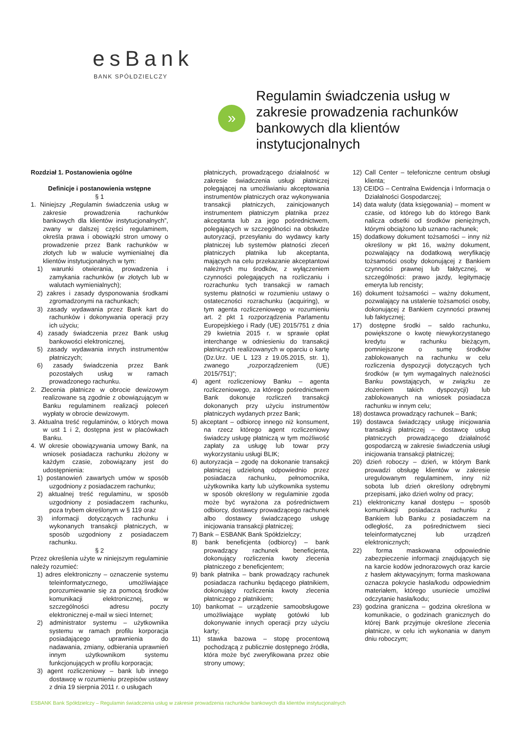esBank
BANK SPÓŁDZIELCZY
»
Regulamin świadczenia usług w zakresie prowadzenia rachunków bankowych dla klientów instytucjonalnych
Rozdział 1. Postanowienia ogólne
Definicje i postanowienia wstępne
§ 1
1. Niniejszy „Regulamin świadczenia usług w zakresie prowadzenia rachunków bankowych dla klientów instytucjonalnych”, zwany w dalszej części regulaminem, określa prawa i obowiązki stron umowy o prowadzenie przez Bank rachunków w złotych lub w walucie wymienialnej dla klientów instytucjonalnych w tym:
1) warunki otwierania, prowadzenia i zamykania rachunków (w złotych lub w walutach wymienialnych);
2) zakres i zasady dysponowania środkami zgromadzonymi na rachunkach;
3) zasady wydawania przez Bank kart do rachunków i dokonywania operacji przy ich użyciu;
4) zasady świadczenia przez Bank usług bankowości elektronicznej,
5) zasady wydawania innych instrumentów płatniczych;
6) zasady świadczenia przez Bank pozostałych usług w ramach prowadzonego rachunku.
2. Zlecenia płatnicze w obrocie dewizowym realizowane są zgodnie z obowiązującym w Banku regulaminem realizacji poleceń wypłaty w obrocie dewizowym.
3. Aktualna treść regulaminów, o których mowa w ust 1 i 2, dostępna jest w placówkach Banku.
4. W okresie obowiązywania umowy Bank, na wniosek posiadacza rachunku złożony w każdym czasie, zobowiązany jest do udostępnienia:
1) postanowień zawartych umów w sposób uzgodniony z posiadaczem rachunku;
2) aktualnej treść regulaminu, w sposób uzgodniony z posiadaczem rachunku, poza trybem określonym w § 119 oraz
3) informacji dotyczących rachunku i wykonanych transakcji płatniczych, w sposób uzgodniony z posiadaczem rachunku.
§ 2
Przez określenia użyte w niniejszym regulaminie należy rozumieć:
1) adres elektroniczny – oznaczenie systemu teleinformatycznego, umożliwiające porozumiewanie się za pomocą środków komunikacji elektronicznej, w szczególności adresu poczty elektronicznej e-mail w sieci Internet;
2) administrator systemu – użytkownika systemu w ramach profilu korporacja posiadającego uprawnienia do nadawania, zmiany, odbierania uprawnień innym użytkownikom systemu funkcjonujących w profilu korporacja;
3) agent rozliczeniowy – bank lub innego dostawcę w rozumieniu przepisów ustawy z dnia 19 sierpnia 2011 r. o usługach
płatniczych, prowadzącego działalność w zakresie świadczenia usługi płatniczej polegającej na umożliwianiu akceptowania instrumentów płatniczych oraz wykonywania transakcji płatniczych, zainicjowanych instrumentem płatniczym płatnika przez akceptanta lub za jego pośrednictwem, polegających w szczególności na obsłudze autoryzacji, przesyłaniu do wydawcy karty płatniczej lub systemów płatności zleceń płatniczych płatnika lub akceptanta, mających na celu przekazanie akceptantowi należnych mu środków, z wyłączeniem czynności polegających na rozliczaniu i rozrachunku tych transakcji w ramach systemu płatności w rozumieniu ustawy o ostateczności rozrachunku (acquiring), w tym agenta rozliczeniowego w rozumieniu art. 2 pkt 1 rozporządzenia Parlamentu Europejskiego i Rady (UE) 2015/751 z dnia 29 kwietnia 2015 r. w sprawie opłat interchange w odniesieniu do transakcji płatniczych realizowanych w oparciu o kartę (Dz.Urz. UE L 123 z 19.05.2015, str. 1), zwanego „rozporządzeniem (UE) 2015/751)”;
4) agent rozliczeniowy Banku – agenta rozliczeniowego, za którego pośrednictwem Bank dokonuje rozliczeń transakcji dokonanych przy użyciu instrumentów płatniczych wydanych przez Bank;
5) akceptant – odbiorcę innego niż konsument, na rzecz którego agent rozliczeniowy świadczy usługę płatniczą w tym możliwość zapłaty za usługę lub towar przy wykorzystaniu usługi BLIK;
6) autoryzacja – zgodę na dokonanie transakcji płatniczej udzieloną odpowiednio przez posiadacza rachunku, pełnomocnika, użytkownika karty lub użytkownika systemu w sposób określony w regulaminie zgoda może być wyrażona za pośrednictwem odbiorcy, dostawcy prowadzącego rachunek albo dostawcy świadczącego usługę inicjowania transakcji płatniczej;
7) Bank – ESBANK Bank Spółdzielczy;
8) bank beneficjenta (odbiorcy) – bank prowadzący rachunek beneficjenta, dokonujący rozliczenia kwoty zlecenia płatniczego z beneficjentem;
9) bank płatnika – bank prowadzący rachunek posiadacza rachunku będącego płatnikiem, dokonujący rozliczenia kwoty zlecenia płatniczego z płatnikiem;
10) bankomat – urządzenie samoobsługowe umożliwiające wypłatę gotówki lub dokonywanie innych operacji przy użyciu karty;
11) stawka bazowa – stopę procentową pochodzącą z publicznie dostępnego źródła, która może być zweryfikowana przez obie strony umowy;
12) Call Center – telefoniczne centrum obsługi klienta;
13) CEIDG – Centralna Ewidencja i Informacja o Działalności Gospodarczej;
14) data waluty (data księgowania) – moment w czasie, od którego lub do którego Bank nalicza odsetki od środków pieniężnych, którymi obciążono lub uznano rachunek;
15) dodatkowy dokument tożsamości – inny niż określony w pkt 16, ważny dokument, pozwalający na dodatkową weryfikację tożsamości osoby dokonującej z Bankiem czynności prawnej lub faktycznej, w szczególności: prawo jazdy, legitymację emeryta lub rencisty;
16) dokument tożsamości – ważny dokument, pozwalający na ustalenie tożsamości osoby, dokonującej z Bankiem czynności prawnej lub faktycznej;
17) dostępne środki – saldo rachunku, powiększone o kwotę niewykorzystanego kredytu w rachunku bieżącym, pomniejszone o sumę środków zablokowanych na rachunku w celu rozliczenia dyspozycji dotyczących tych środków (w tym wymagalnych należności Banku powstających, w związku ze złożeniem takich dyspozycji) lub zablokowanych na wniosek posiadacza rachunku w innym celu;
18) dostawca prowadzący rachunek – Bank;
19) dostawca świadczący usługę inicjowania transakcji płatniczej – dostawcę usług płatniczych prowadzącego działalność gospodarczą w zakresie świadczenia usługi inicjowania transakcji płatniczej;
20) dzień roboczy – dzień, w którym Bank prowadzi obsługę klientów w zakresie uregulowanym regulaminem, inny niż sobota lub dzień określony odrębnymi przepisami, jako dzień wolny od pracy;
21) elektroniczny kanał dostępu – sposób komunikacji posiadacza rachunku z Bankiem lub Banku z posiadaczem na odległość, za pośrednictwem sieci teleinformatycznej lub urządzeń elektronicznych;
22) forma maskowana odpowiednie zabezpieczenie informacji znajdujących się na karcie kodów jednorazowych oraz karcie z hasłem aktywacyjnym; forma maskowana oznacza pokrycie hasła/kodu odpowiednim materiałem, którego usuniecie umożliwi odczytanie hasła/kodu;
23) godzina graniczna – godzina określona w komunikacie, o godzinach granicznych do której Bank przyjmuje określone zlecenia płatnicze, w celu ich wykonania w danym dniu roboczym;
ESBANK Bank Spółdzielczy – Regulamin świadczenia usług w zakresie prowadzenia rachunków bankowych dla klientów instytucjonalnych